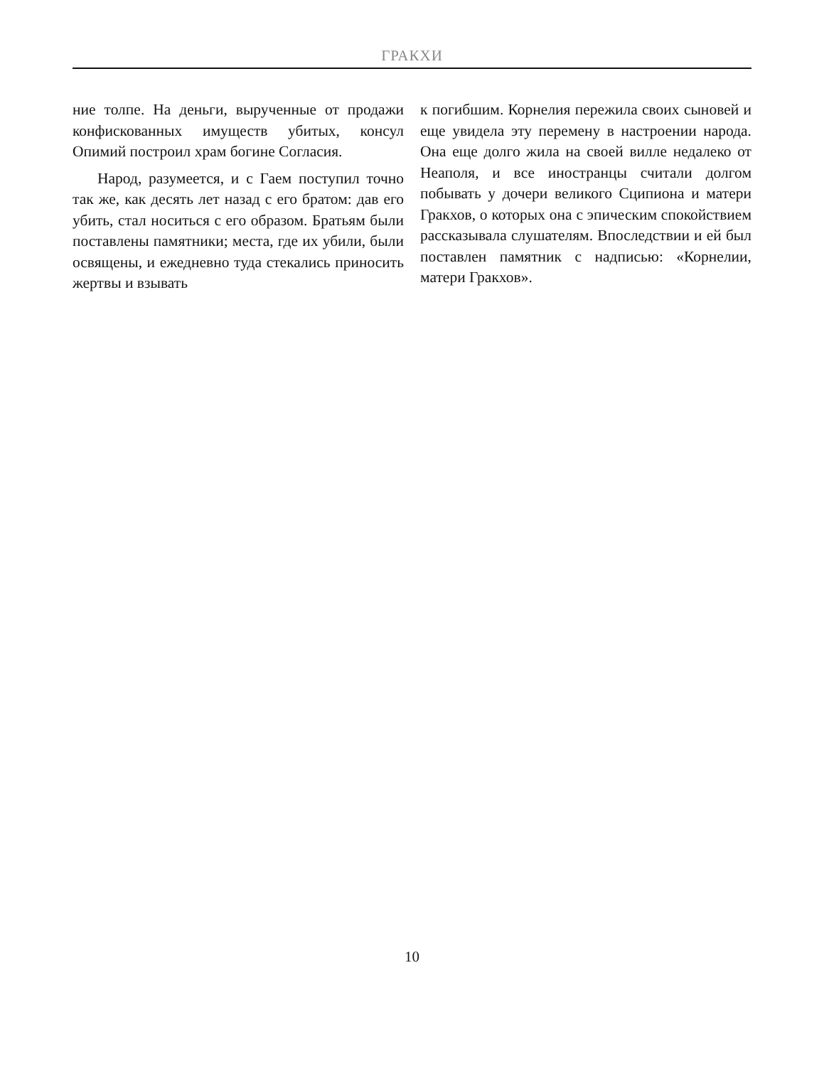ГРАКХИ
ние толпе. На деньги, вырученные от продажи конфискованных имуществ убитых, консул Опимий построил храм богине Согласия.
Народ, разумеется, и с Гаем поступил точно так же, как десять лет назад с его братом: дав его убить, стал носиться с его образом. Братьям были поставлены памятники; места, где их убили, были освящены, и ежедневно туда стекались приносить жертвы и взывать
к погибшим. Корнелия пережила своих сыновей и еще увидела эту перемену в настроении народа. Она еще долго жила на своей вилле недалеко от Неаполя, и все иностранцы считали долгом побывать у дочери великого Сципиона и матери Гракхов, о которых она с эпическим спокойствием рассказывала слушателям. Впоследствии и ей был поставлен памятник с надписью: «Корнелии, матери Гракхов».
10